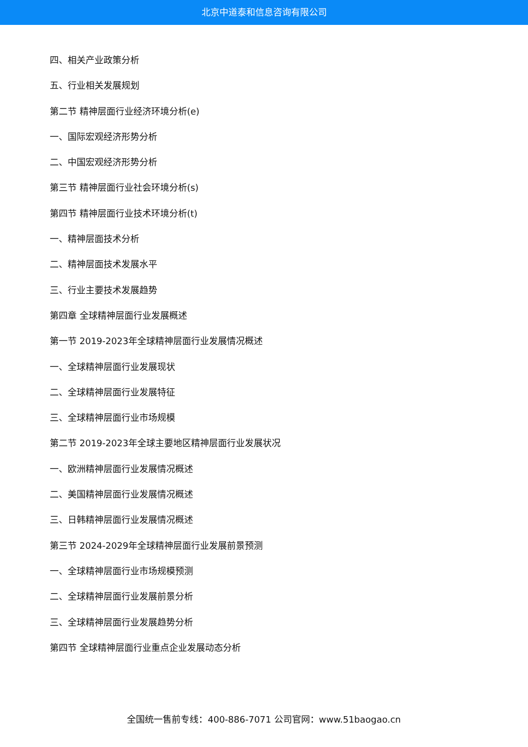北京中道泰和信息咨询有限公司
四、相关产业政策分析
五、行业相关发展规划
第二节 精神层面行业经济环境分析(e)
一、国际宏观经济形势分析
二、中国宏观经济形势分析
第三节 精神层面行业社会环境分析(s)
第四节 精神层面行业技术环境分析(t)
一、精神层面技术分析
二、精神层面技术发展水平
三、行业主要技术发展趋势
第四章 全球精神层面行业发展概述
第一节 2019-2023年全球精神层面行业发展情况概述
一、全球精神层面行业发展现状
二、全球精神层面行业发展特征
三、全球精神层面行业市场规模
第二节 2019-2023年全球主要地区精神层面行业发展状况
一、欧洲精神层面行业发展情况概述
二、美国精神层面行业发展情况概述
三、日韩精神层面行业发展情况概述
第三节 2024-2029年全球精神层面行业发展前景预测
一、全球精神层面行业市场规模预测
二、全球精神层面行业发展前景分析
三、全球精神层面行业发展趋势分析
第四节 全球精神层面行业重点企业发展动态分析
全国统一售前专线：400-886-7071 公司官网：www.51baogao.cn